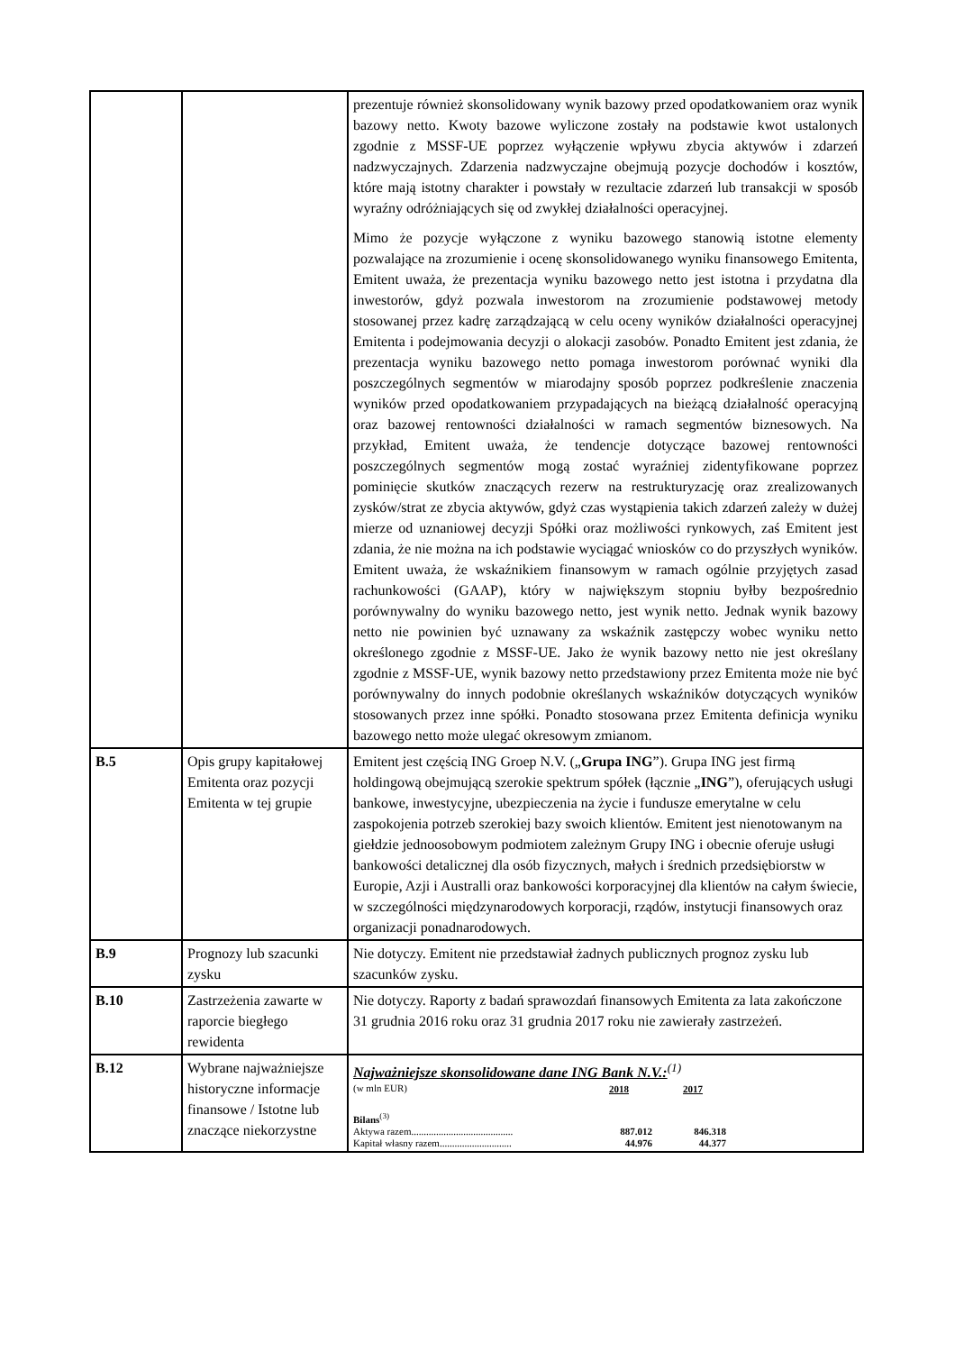| | | prezentuje również skonsolidowany wynik bazowy przed opodatkowaniem oraz wynik bazowy netto. Kwoty bazowe wyliczone zostały na podstawie kwot ustalonych zgodnie z MSSF-UE poprzez wyłączenie wpływu zbycia aktywów i zdarzeń nadzwyczajnych. Zdarzenia nadzwyczajne obejmują pozycje dochodów i kosztów, które mają istotny charakter i powstały w rezultacie zdarzeń lub transakcji w sposób wyraźny odróżniających się od zwykłej działalności operacyjnej. Mimo że pozycje wyłączone z wyniku bazowego stanowią istotne elementy pozwalające na zrozumienie i ocenę skonsolidowanego wyniku finansowego Emitenta, Emitent uważa, że prezentacja wyniku bazowego netto jest istotna i przydatna dla inwestorów, gdyż pozwala inwestorom na zrozumienie podstawowej metody stosowanej przez kadrę zarządzającą w celu oceny wyników działalności operacyjnej Emitenta i podejmowania decyzji o alokacji zasobów. Ponadto Emitent jest zdania, że prezentacja wyniku bazowego netto pomaga inwestorom porównać wyniki dla poszczególnych segmentów w miarodajny sposób poprzez podkreślenie znaczenia wyników przed opodatkowaniem przypadających na bieżącą działalność operacyjną oraz bazowej rentowności działalności w ramach segmentów biznesowych. Na przykład, Emitent uważa, że tendencje dotyczące bazowej rentowności poszczególnych segmentów mogą zostać wyraźniej zidentyfikowane poprzez pominięcie skutków znaczących rezerw na restrukturyzację oraz zrealizowanych zysków/strat ze zbycia aktywów, gdyż czas wystąpienia takich zdarzeń zależy w dużej mierze od uznaniowej decyzji Spółki oraz możliwości rynkowych, zaś Emitent jest zdania, że nie można na ich podstawie wyciągać wniosków co do przyszłych wyników. Emitent uważa, że wskaźnikiem finansowym w ramach ogólnie przyjętych zasad rachunkowości (GAAP), który w największym stopniu byłby bezpośrednio porównywalny do wyniku bazowego netto, jest wynik netto. Jednak wynik bazowy netto nie powinien być uznawany za wskaźnik zastępczy wobec wyniku netto określonego zgodnie z MSSF-UE. Jako że wynik bazowy netto nie jest określany zgodnie z MSSF-UE, wynik bazowy netto przedstawiony przez Emitenta może nie być porównywalny do innych podobnie określanych wskaźników dotyczących wyników stosowanych przez inne spółki. Ponadto stosowana przez Emitenta definicja wyniku bazowego netto może ulegać okresowym zmianom. |
| B.5 | Opis grupy kapitałowej Emitenta oraz pozycji Emitenta w tej grupie | Emitent jest częścią ING Groep N.V. („ Grupa ING ”). Grupa ING jest firmą holdingową obejmującą szerokie spektrum spółek (łącznie „ ING ”), oferujących usługi bankowe, inwestycyjne, ubezpieczenia na życie i fundusze emerytalne w celu zaspokojenia potrzeb szerokiej bazy swoich klientów. Emitent jest nienotowanym na giełdzie jednoosobowym podmiotem zależnym Grupy ING i obecnie oferuje usługi bankowości detalicznej dla osób fizycznych, małych i średnich przedsiębiorstw w Europie, Azji i Australli oraz bankowości korporacyjnej dla klientów na całym świecie, w szczególności międzynarodowych korporacji, rządów, instytucji finansowych oraz organizacji ponadnarodowych. |
| B.9 | Prognozy lub szacunki zysku | Nie dotyczy. Emitent nie przedstawiał żadnych publicznych prognoz zysku lub szacunków zysku. |
| B.10 | Zastrzeżenia zawarte w raporcie biegłego rewidenta | Nie dotyczy. Raporty z badań sprawozdań finansowych Emitenta za lata zakończone 31 grudnia 2016 roku oraz 31 grudnia 2017 roku nie zawierały zastrzeżeń. |
| B.12 | Wybrane najważniejsze historyczne informacje finansowe / Istotne lub znaczące niekorzystne | Najważniejsze skonsolidowane dane ING Bank N.V.:<sup>(1)</sup> / (w mln EUR) / 2018 / 2017 / / Bilans<sup>(3)</sup> / / / / Aktywa razem......................................... / 887.012 / 846.318 / / Kapitał własny razem............................. / 44.976 / 44.377 / |